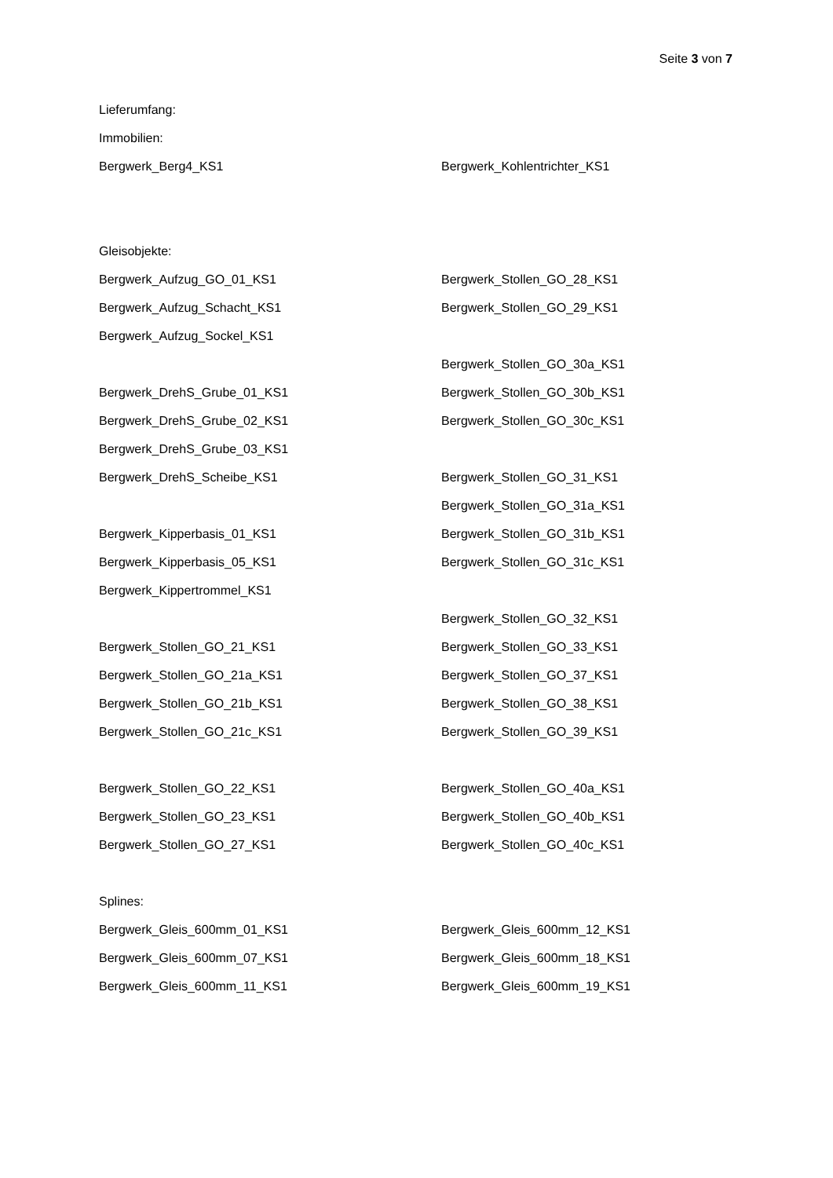Seite 3 von 7
Lieferumfang:
Immobilien:
Bergwerk_Berg4_KS1 Bergwerk_Kohlentrichter_KS1
Gleisobjekte:
Bergwerk_Aufzug_GO_01_KS1 Bergwerk_Stollen_GO_28_KS1
Bergwerk_Aufzug_Schacht_KS1 Bergwerk_Stollen_GO_29_KS1
Bergwerk_Aufzug_Sockel_KS1
Bergwerk_Stollen_GO_30a_KS1
Bergwerk_DrehS_Grube_01_KS1 Bergwerk_Stollen_GO_30b_KS1
Bergwerk_DrehS_Grube_02_KS1 Bergwerk_Stollen_GO_30c_KS1
Bergwerk_DrehS_Grube_03_KS1
Bergwerk_DrehS_Scheibe_KS1 Bergwerk_Stollen_GO_31_KS1
Bergwerk_Stollen_GO_31a_KS1
Bergwerk_Kipperbasis_01_KS1 Bergwerk_Stollen_GO_31b_KS1
Bergwerk_Kipperbasis_05_KS1 Bergwerk_Stollen_GO_31c_KS1
Bergwerk_Kippertrommel_KS1
Bergwerk_Stollen_GO_32_KS1
Bergwerk_Stollen_GO_21_KS1 Bergwerk_Stollen_GO_33_KS1
Bergwerk_Stollen_GO_21a_KS1 Bergwerk_Stollen_GO_37_KS1
Bergwerk_Stollen_GO_21b_KS1 Bergwerk_Stollen_GO_38_KS1
Bergwerk_Stollen_GO_21c_KS1 Bergwerk_Stollen_GO_39_KS1
Bergwerk_Stollen_GO_22_KS1 Bergwerk_Stollen_GO_40a_KS1
Bergwerk_Stollen_GO_23_KS1 Bergwerk_Stollen_GO_40b_KS1
Bergwerk_Stollen_GO_27_KS1 Bergwerk_Stollen_GO_40c_KS1
Splines:
Bergwerk_Gleis_600mm_01_KS1 Bergwerk_Gleis_600mm_12_KS1
Bergwerk_Gleis_600mm_07_KS1 Bergwerk_Gleis_600mm_18_KS1
Bergwerk_Gleis_600mm_11_KS1 Bergwerk_Gleis_600mm_19_KS1